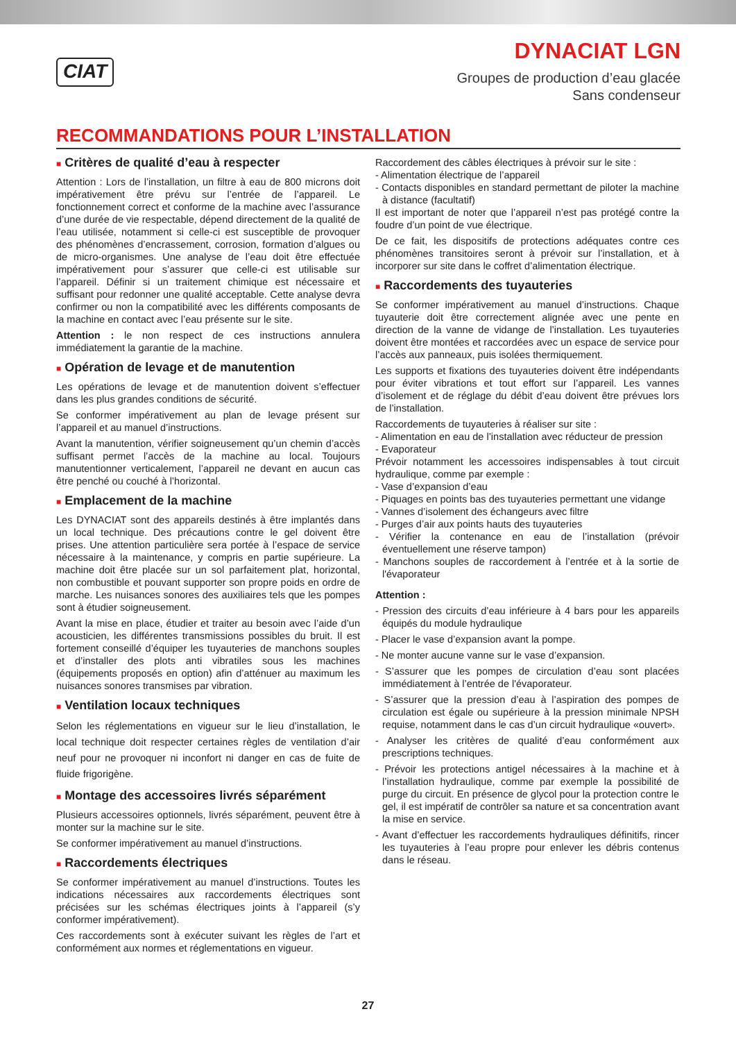CIAT
DYNACIAT LGN
Groupes de production d’eau glacée
Sans condenseur
RECOMMANDATIONS POUR L’INSTALLATION
■ Critères de qualité d’eau à respecter
Attention : Lors de l’installation, un filtre à eau de 800 microns doit impérativement être prévu sur l’entrée de l’appareil. Le fonctionnement correct et conforme de la machine avec l’assurance d’une durée de vie respectable, dépend directement de la qualité de l’eau utilisée, notamment si celle-ci est susceptible de provoquer des phénomènes d’encrassement, corrosion, formation d’algues ou de micro-organismes. Une analyse de l’eau doit être effectuée impérativement pour s’assurer que celle-ci est utilisable sur l’appareil. Définir si un traitement chimique est nécessaire et suffisant pour redonner une qualité acceptable. Cette analyse devra confirmer ou non la compatibilité avec les différents composants de la machine en contact avec l’eau présente sur le site.
Attention : le non respect de ces instructions annulera immédiatement la garantie de la machine.
■ Opération de levage et de manutention
Les opérations de levage et de manutention doivent s’effectuer dans les plus grandes conditions de sécurité.
Se conformer impérativement au plan de levage présent sur l’appareil et au manuel d’instructions.
Avant la manutention, vérifier soigneusement qu’un chemin d’accès suffisant permet l’accès de la machine au local. Toujours manutentionner verticalement, l’appareil ne devant en aucun cas être penché ou couché à l’horizontal.
■ Emplacement de la machine
Les DYNACIAT sont des appareils destinés à être implantés dans un local technique. Des précautions contre le gel doivent être prises. Une attention particulière sera portée à l’espace de service nécessaire à la maintenance, y compris en partie supérieure. La machine doit être placée sur un sol parfaitement plat, horizontal, non combustible et pouvant supporter son propre poids en ordre de marche. Les nuisances sonores des auxiliaires tels que les pompes sont à étudier soigneusement.
Avant la mise en place, étudier et traiter au besoin avec l’aide d’un acousticien, les différentes transmissions possibles du bruit. Il est fortement conseillé d’équiper les tuyauteries de manchons souples et d’installer des plots anti vibratiles sous les machines (équipements proposés en option) afin d’atténuer au maximum les nuisances sonores transmises par vibration.
■ Ventilation locaux techniques
Selon les réglementations en vigueur sur le lieu d’installation, le local technique doit respecter certaines règles de ventilation d’air neuf pour ne provoquer ni inconfort ni danger en cas de fuite de fluide frigorigène.
■ Montage des accessoires livrés séparément
Plusieurs accessoires optionnels, livrés séparément, peuvent être à monter sur la machine sur le site.
Se conformer impérativement au manuel d’instructions.
■ Raccordements électriques
Se conformer impérativement au manuel d’instructions. Toutes les indications nécessaires aux raccordements électriques sont précisées sur les schémas électriques joints à l’appareil (s’y conformer impérativement).
Ces raccordements sont à exécuter suivant les règles de l’art et conformément aux normes et réglementations en vigueur.
Raccordement des câbles électriques à prévoir sur le site :
- Alimentation électrique de l’appareil
- Contacts disponibles en standard permettant de piloter la machine à distance (facultatif)
Il est important de noter que l’appareil n’est pas protégé contre la foudre d’un point de vue électrique.
De ce fait, les dispositifs de protections adéquates contre ces phénomènes transitoires seront à prévoir sur l’installation, et à incorporer sur site dans le coffret d’alimentation électrique.
■ Raccordements des tuyauteries
Se conformer impérativement au manuel d’instructions. Chaque tuyauterie doit être correctement alignée avec une pente en direction de la vanne de vidange de l’installation. Les tuyauteries doivent être montées et raccordées avec un espace de service pour l’accès aux panneaux, puis isolées thermiquement.
Les supports et fixations des tuyauteries doivent être indépendants pour éviter vibrations et tout effort sur l’appareil. Les vannes d’isolement et de réglage du débit d’eau doivent être prévues lors de l’installation.
Raccordements de tuyauteries à réaliser sur site :
- Alimentation en eau de l’installation avec réducteur de pression
- Evaporateur
Prévoir notamment les accessoires indispensables à tout circuit hydraulique, comme par exemple :
- Vase d’expansion d’eau
- Piquages en points bas des tuyauteries permettant une vidange
- Vannes d’isolement des échangeurs avec filtre
- Purges d’air aux points hauts des tuyauteries
- Vérifier la contenance en eau de l’installation (prévoir éventuellement une réserve tampon)
- Manchons souples de raccordement à l’entrée et à la sortie de l'évaporateur
Attention :
- Pression des circuits d’eau inférieure à 4 bars pour les appareils équipés du module hydraulique
- Placer le vase d’expansion avant la pompe.
- Ne monter aucune vanne sur le vase d’expansion.
- S’assurer que les pompes de circulation d’eau sont placées immédiatement à l’entrée de l'évaporateur.
- S’assurer que la pression d’eau à l’aspiration des pompes de circulation est égale ou supérieure à la pression minimale NPSH requise, notamment dans le cas d’un circuit hydraulique «ouvert».
- Analyser les critères de qualité d’eau conformément aux prescriptions techniques.
- Prévoir les protections antigel nécessaires à la machine et à l’installation hydraulique, comme par exemple la possibilité de purge du circuit. En présence de glycol pour la protection contre le gel, il est impératif de contrôler sa nature et sa concentration avant la mise en service.
- Avant d’effectuer les raccordements hydrauliques définitifs, rincer les tuyauteries à l’eau propre pour enlever les débris contenus dans le réseau.
27